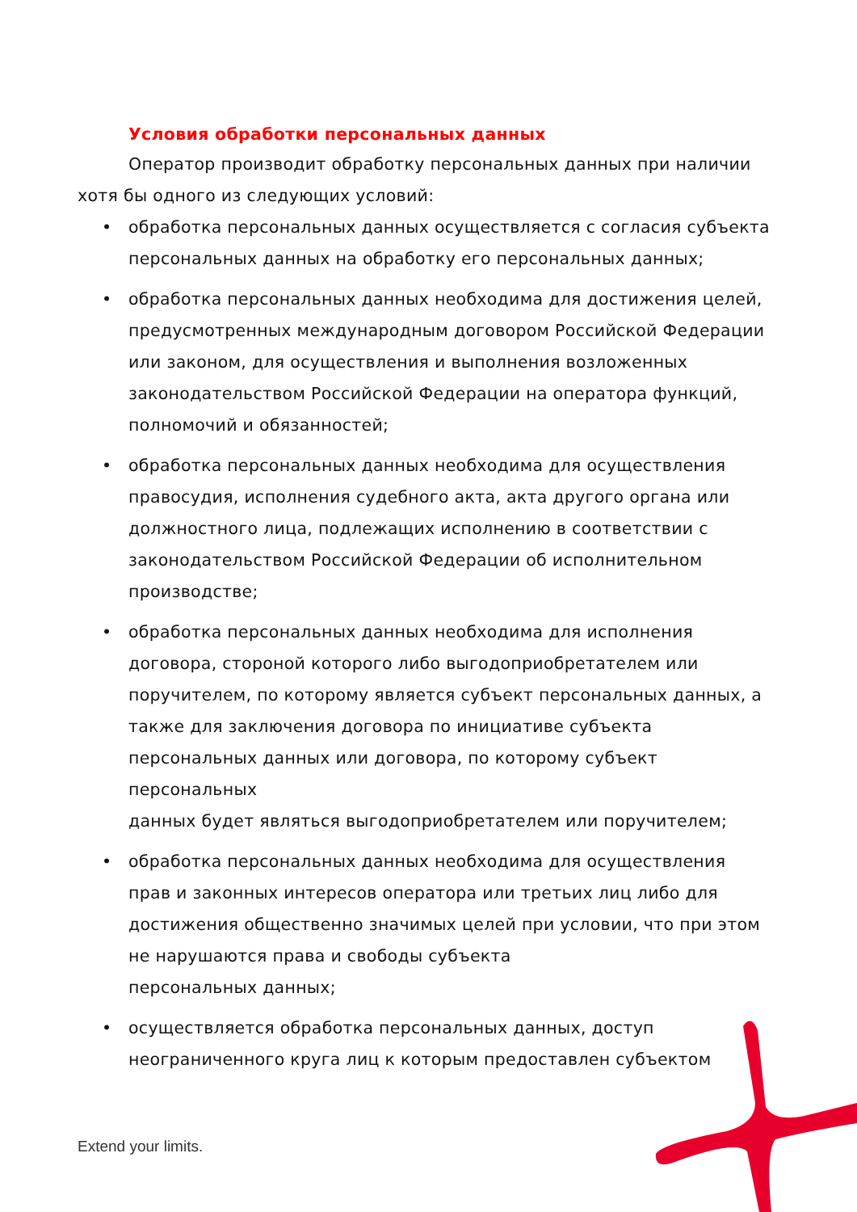Условия обработки персональных данных
Оператор производит обработку персональных данных при наличии хотя бы одного из следующих условий:
• обработка персональных данных осуществляется с согласия субъекта персональных данных на обработку его персональных данных;
• обработка персональных данных необходима для достижения целей, предусмотренных международным договором Российской Федерации или законом, для осуществления и выполнения возложенных законодательством Российской Федерации на оператора функций, полномочий и обязанностей;
• обработка персональных данных необходима для осуществления правосудия, исполнения судебного акта, акта другого органа или должностного лица, подлежащих исполнению в соответствии с законодательством Российской Федерации об исполнительном производстве;
• обработка персональных данных необходима для исполнения договора, стороной которого либо выгодоприобретателем или поручителем, по которому является субъект персональных данных, а также для заключения договора по инициативе субъекта персональных данных или договора, по которому субъект персональных
данных будет являться выгодоприобретателем или поручителем;
• обработка персональных данных необходима для осуществления прав и законных интересов оператора или третьих лиц либо для достижения общественно значимых целей при условии, что при этом не нарушаются права и свободы субъекта
персональных данных;
• осуществляется обработка персональных данных, доступ неограниченного круга лиц к которым предоставлен субъектом
Extend your limits.